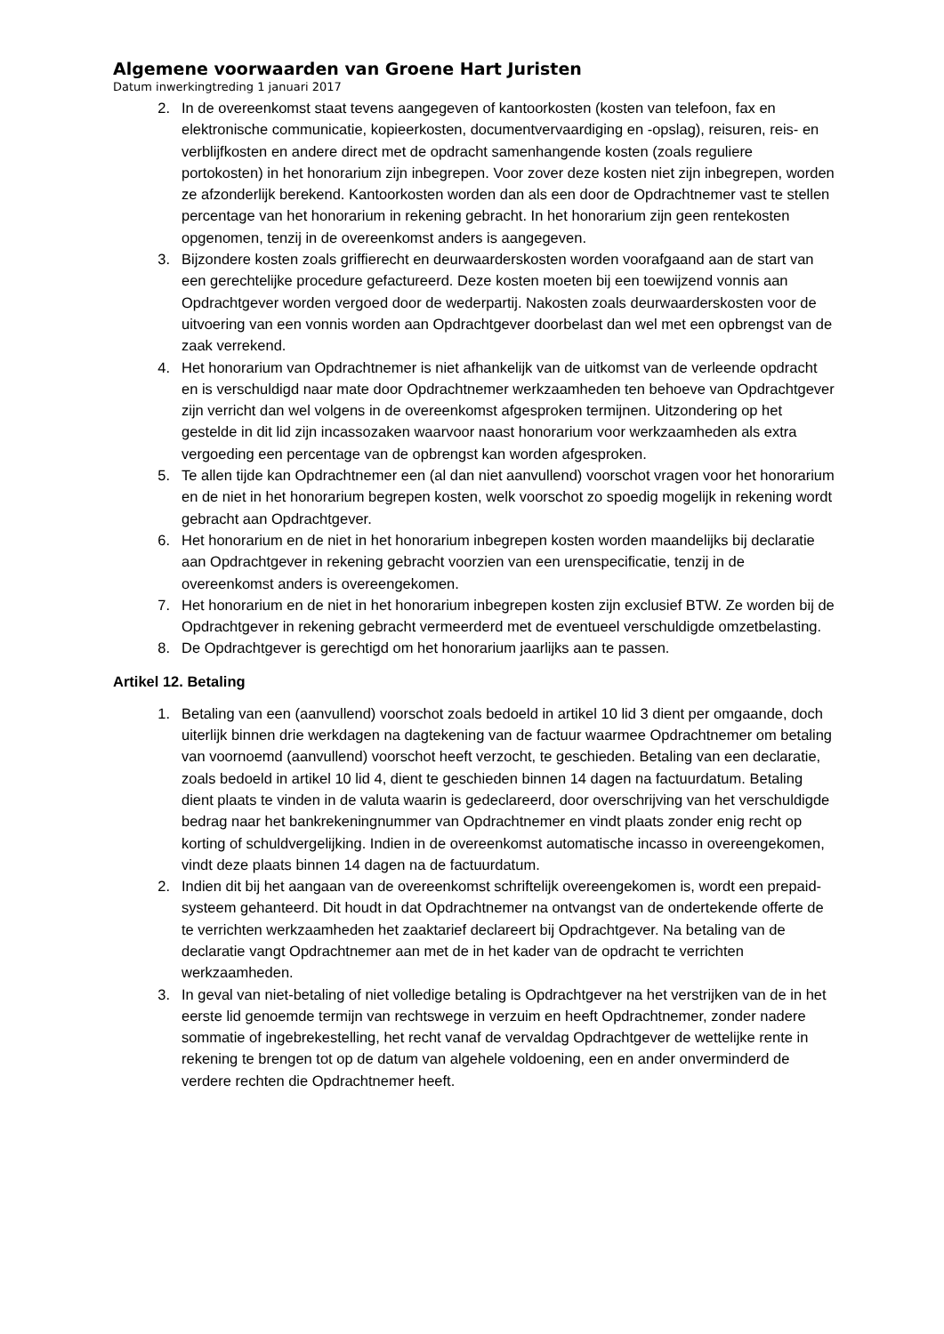Algemene voorwaarden van Groene Hart Juristen
Datum inwerkingtreding 1 januari 2017
2. In de overeenkomst staat tevens aangegeven of kantoorkosten (kosten van telefoon, fax en elektronische communicatie, kopieerkosten, documentvervaardiging en -opslag), reisuren, reis- en verblijfkosten en andere direct met de opdracht samenhangende kosten (zoals reguliere portokosten) in het honorarium zijn inbegrepen. Voor zover deze kosten niet zijn inbegrepen, worden ze afzonderlijk berekend. Kantoorkosten worden dan als een door de Opdrachtnemer vast te stellen percentage van het honorarium in rekening gebracht. In het honorarium zijn geen rentekosten opgenomen, tenzij in de overeenkomst anders is aangegeven.
3. Bijzondere kosten zoals griffierecht en deurwaarderskosten worden voorafgaand aan de start van een gerechtelijke procedure gefactureerd. Deze kosten moeten bij een toewijzend vonnis aan Opdrachtgever worden vergoed door de wederpartij. Nakosten zoals deurwaarderskosten voor de uitvoering van een vonnis worden aan Opdrachtgever doorbelast dan wel met een opbrengst van de zaak verrekend.
4. Het honorarium van Opdrachtnemer is niet afhankelijk van de uitkomst van de verleende opdracht en is verschuldigd naar mate door Opdrachtnemer werkzaamheden ten behoeve van Opdrachtgever zijn verricht dan wel volgens in de overeenkomst afgesproken termijnen. Uitzondering op het gestelde in dit lid zijn incassozaken waarvoor naast honorarium voor werkzaamheden als extra vergoeding een percentage van de opbrengst kan worden afgesproken.
5. Te allen tijde kan Opdrachtnemer een (al dan niet aanvullend) voorschot vragen voor het honorarium en de niet in het honorarium begrepen kosten, welk voorschot zo spoedig mogelijk in rekening wordt gebracht aan Opdrachtgever.
6. Het honorarium en de niet in het honorarium inbegrepen kosten worden maandelijks bij declaratie aan Opdrachtgever in rekening gebracht voorzien van een urenspecificatie, tenzij in de overeenkomst anders is overeengekomen.
7. Het honorarium en de niet in het honorarium inbegrepen kosten zijn exclusief BTW. Ze worden bij de Opdrachtgever in rekening gebracht vermeerderd met de eventueel verschuldigde omzetbelasting.
8. De Opdrachtgever is gerechtigd om het honorarium jaarlijks aan te passen.
Artikel 12. Betaling
1. Betaling van een (aanvullend) voorschot zoals bedoeld in artikel 10 lid 3 dient per omgaande, doch uiterlijk binnen drie werkdagen na dagtekening van de factuur waarmee Opdrachtnemer om betaling van voornoemd (aanvullend) voorschot heeft verzocht, te geschieden. Betaling van een declaratie, zoals bedoeld in artikel 10 lid 4, dient te geschieden binnen 14 dagen na factuurdatum. Betaling dient plaats te vinden in de valuta waarin is gedeclareerd, door overschrijving van het verschuldigde bedrag naar het bankrekeningnummer van Opdrachtnemer en vindt plaats zonder enig recht op korting of schuldvergelijking. Indien in de overeenkomst automatische incasso in overeengekomen, vindt deze plaats binnen 14 dagen na de factuurdatum.
2. Indien dit bij het aangaan van de overeenkomst schriftelijk overeengekomen is, wordt een prepaid-systeem gehanteerd. Dit houdt in dat Opdrachtnemer na ontvangst van de ondertekende offerte de te verrichten werkzaamheden het zaaktarief declareert bij Opdrachtgever. Na betaling van de declaratie vangt Opdrachtnemer aan met de in het kader van de opdracht te verrichten werkzaamheden.
3. In geval van niet-betaling of niet volledige betaling is Opdrachtgever na het verstrijken van de in het eerste lid genoemde termijn van rechtswege in verzuim en heeft Opdrachtnemer, zonder nadere sommatie of ingebrekestelling, het recht vanaf de vervaldag Opdrachtgever de wettelijke rente in rekening te brengen tot op de datum van algehele voldoening, een en ander onverminderd de verdere rechten die Opdrachtnemer heeft.